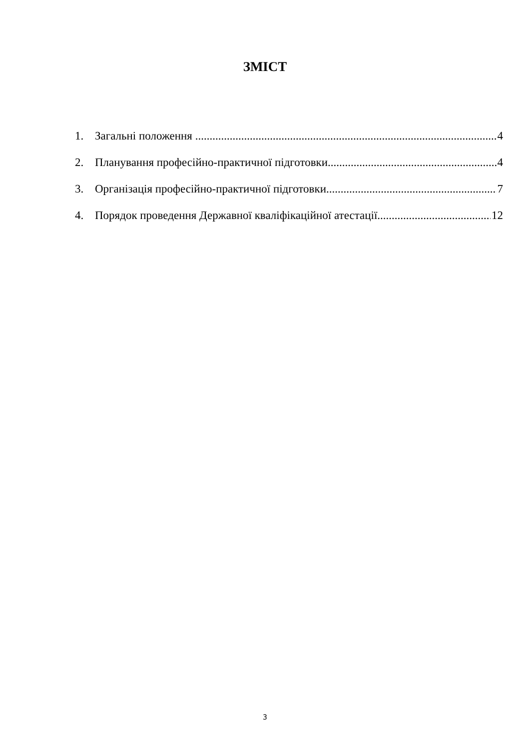ЗМІСТ
1. Загальні положення 4
2. Планування професійно-практичної підготовки 4
3. Організація професійно-практичної підготовки 7
4. Порядок проведення Державної кваліфікаційної атестації 12
3